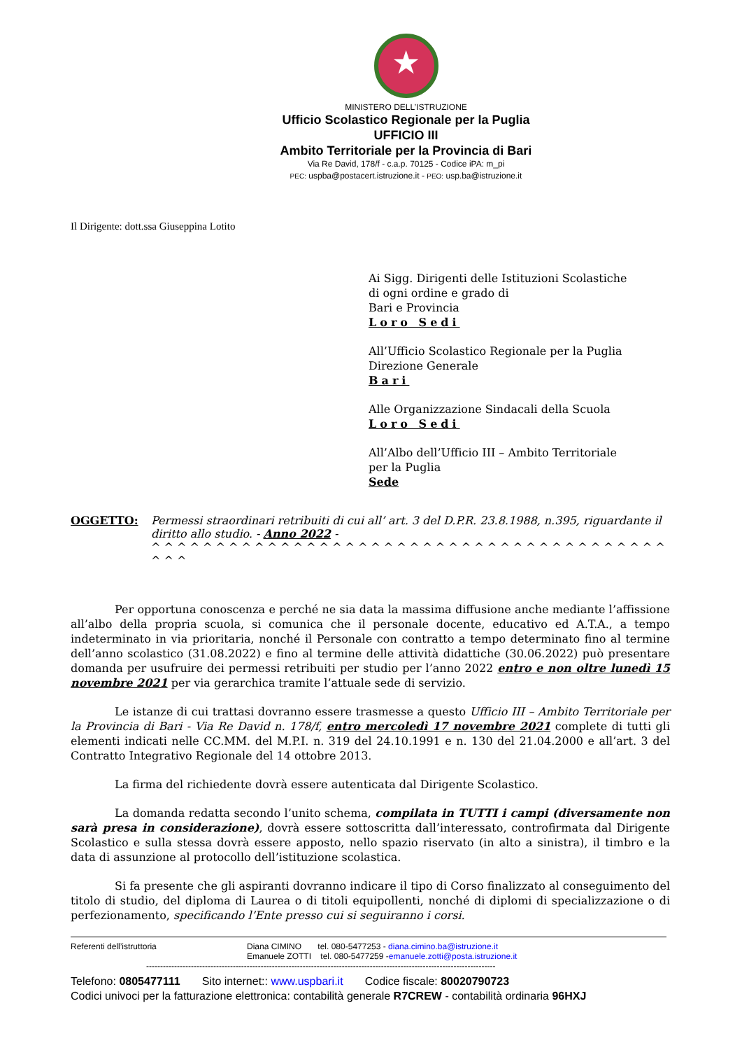★
MINISTERO DELL’ISTRUZIONE
Ufficio Scolastico Regionale per la Puglia
UFFICIO III
Ambito Territoriale per la Provincia di Bari
Via Re David, 178/f - c.a.p. 70125 - Codice iPA: m_pi
PEC: uspba@postacert.istruzione.it - PEO: usp.ba@istruzione.it
Il Dirigente: dott.ssa Giuseppina Lotito
Ai Sigg. Dirigenti delle Istituzioni Scolastiche
di ogni ordine e grado di
Bari e Provincia
Loro Sedi
All’Ufficio Scolastico Regionale per la Puglia
Direzione Generale
Bari
Alle Organizzazione Sindacali della Scuola
Loro Sedi
All’Albo dell’Ufficio III – Ambito Territoriale
per la Puglia
Sede
OGGETTO: Permessi straordinari retribuiti di cui all’ art. 3 del D.P.R. 23.8.1988, n.395, riguardante il diritto allo studio. - Anno 2022 -
^ ^ ^ ^ ^ ^ ^ ^ ^ ^ ^ ^ ^ ^ ^ ^ ^ ^ ^ ^ ^ ^ ^ ^ ^ ^ ^ ^ ^ ^ ^ ^ ^ ^ ^ ^ ^ ^ ^ ^ ^ ^ ^
Per opportuna conoscenza e perché ne sia data la massima diffusione anche mediante l’affissione all’albo della propria scuola, si comunica che il personale docente, educativo ed A.T.A., a tempo indeterminato in via prioritaria, nonché il Personale con contratto a tempo determinato fino al termine dell’anno scolastico (31.08.2022) e fino al termine delle attività didattiche (30.06.2022) può presentare domanda per usufruire dei permessi retribuiti per studio per l’anno 2022 entro e non oltre lunedì 15 novembre 2021 per via gerarchica tramite l’attuale sede di servizio.
Le istanze di cui trattasi dovranno essere trasmesse a questo Ufficio III – Ambito Territoriale per la Provincia di Bari - Via Re David n. 178/f, entro mercoledì 17 novembre 2021 complete di tutti gli elementi indicati nelle CC.MM. del M.P.I. n. 319 del 24.10.1991 e n. 130 del 21.04.2000 e all’art. 3 del Contratto Integrativo Regionale del 14 ottobre 2013.
La firma del richiedente dovrà essere autenticata dal Dirigente Scolastico.
La domanda redatta secondo l’unito schema, compilata in TUTTI i campi (diversamente non sarà presa in considerazione), dovrà essere sottoscritta dall’interessato, controfirmata dal Dirigente Scolastico e sulla stessa dovrà essere apposto, nello spazio riservato (in alto a sinistra), il timbro e la data di assunzione al protocollo dell’istituzione scolastica.
Si fa presente che gli aspiranti dovranno indicare il tipo di Corso finalizzato al conseguimento del titolo di studio, del diploma di Laurea o di titoli equipollenti, nonché di diplomi di specializzazione o di perfezionamento, specificando l’Ente presso cui si seguiranno i corsi.
Referenti dell’istruttoria Diana CIMINO tel. 080-5477253 - diana.cimino.ba@istruzione.it
Emanuele ZOTTI tel. 080-5477259 -emanuele.zotti@posta.istruzione.it
-----------------------------------------------------------------------------------------------------------------------------
Telefono: 0805477111 Sito internet:: www.uspbari.it Codice fiscale: 80020790723
Codici univoci per la fatturazione elettronica: contabilità generale R7CREW - contabilità ordinaria 96HXJ